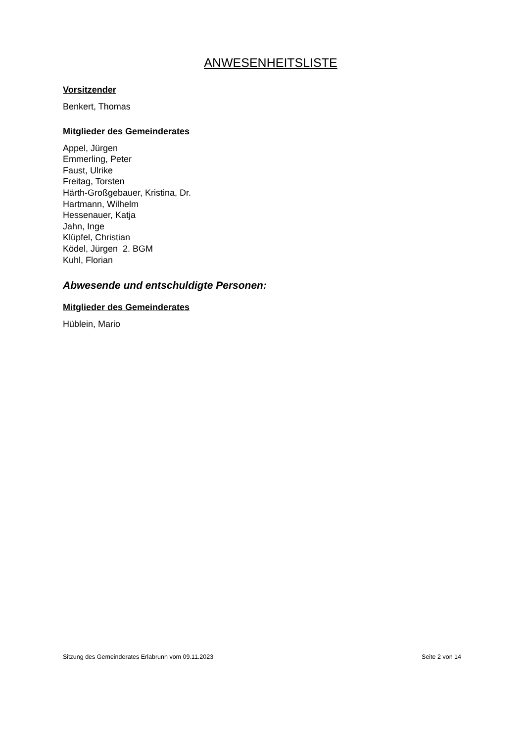ANWESENHEITSLISTE
Vorsitzender
Benkert, Thomas
Mitglieder des Gemeinderates
Appel, Jürgen
Emmerling, Peter
Faust, Ulrike
Freitag, Torsten
Härth-Großgebauer, Kristina, Dr.
Hartmann, Wilhelm
Hessenauer, Katja
Jahn, Inge
Klüpfel, Christian
Ködel, Jürgen 2. BGM
Kuhl, Florian
Abwesende und entschuldigte Personen:
Mitglieder des Gemeinderates
Hüblein, Mario
Sitzung des Gemeinderates Erlabrunn vom 09.11.2023 Seite 2 von 14